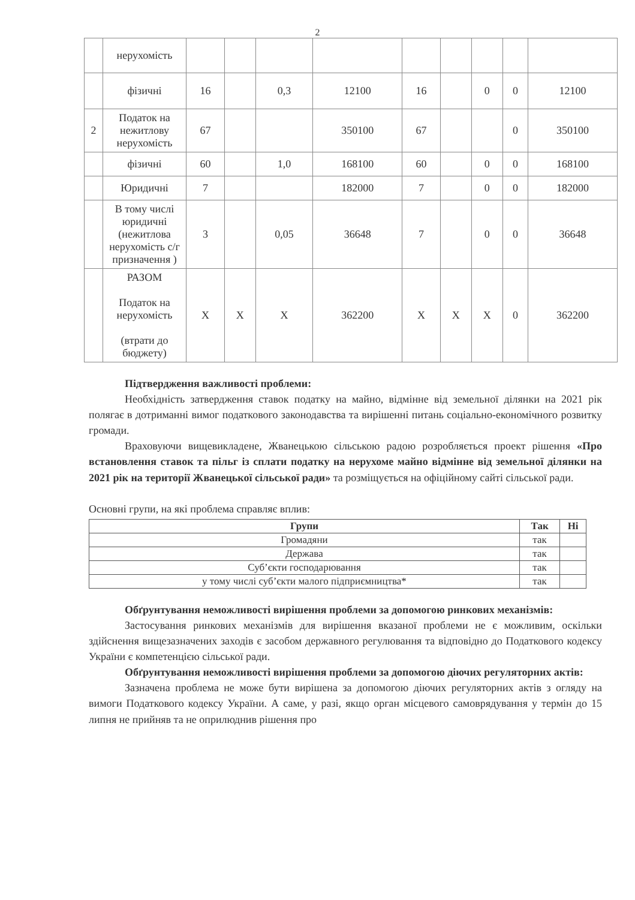2
| | нерухомість | | | | | | | | | |
| | фізичні | 16 | | 0,3 | 12100 | 16 | | 0 | 0 | 12100 |
| 2 | Податок на нежитлову нерухомість | 67 | | | 350100 | 67 | | | 0 | 350100 |
| | фізичні | 60 | | 1,0 | 168100 | 60 | | 0 | 0 | 168100 |
| | Юридичні | 7 | | | 182000 | 7 | | 0 | 0 | 182000 |
| | В тому числі юридичні (нежитлова нерухомість с/г призначення ) | 3 | | 0,05 | 36648 | 7 | | 0 | 0 | 36648 |
| | РАЗОМ Податок на нерухомість (втрати до бюджету) | X | X | X | 362200 | X | X | X | 0 | 362200 |
Підтвердження важливості проблеми:
Необхідність затвердження ставок податку на майно, відмінне від земельної ділянки на 2021 рік полягає в дотриманні вимог податкового законодавства та вирішенні питань соціально-економічного розвитку громади.
Враховуючи вищевикладене, Жванецькою сільською радою розробляється проект рішення «Про встановлення ставок та пільг із сплати податку на нерухоме майно відмінне від земельної ділянки на 2021 рік на території Жванецької сільської ради» та розміщується на офіційному сайті сільської ради.
Основні групи, на які проблема справляє вплив:
| Групи | Так | Ні |
| --- | --- | --- |
| Громадяни | так | |
| Держава | так | |
| Суб’єкти господарювання | так | |
| у тому числі суб’єкти малого підприємництва* | так | |
Обґрунтування неможливості вирішення проблеми за допомогою ринкових механізмів:
Застосування ринкових механізмів для вирішення вказаної проблеми не є можливим, оскільки здійснення вищезазначених заходів є засобом державного регулювання та відповідно до Податкового кодексу України є компетенцією сільської ради.
Обґрунтування неможливості вирішення проблеми за допомогою діючих регуляторних актів:
Зазначена проблема не може бути вирішена за допомогою діючих регуляторних актів з огляду на вимоги Податкового кодексу України. А саме, у разі, якщо орган місцевого самоврядування у термін до 15 липня не прийняв та не оприлюднив рішення про